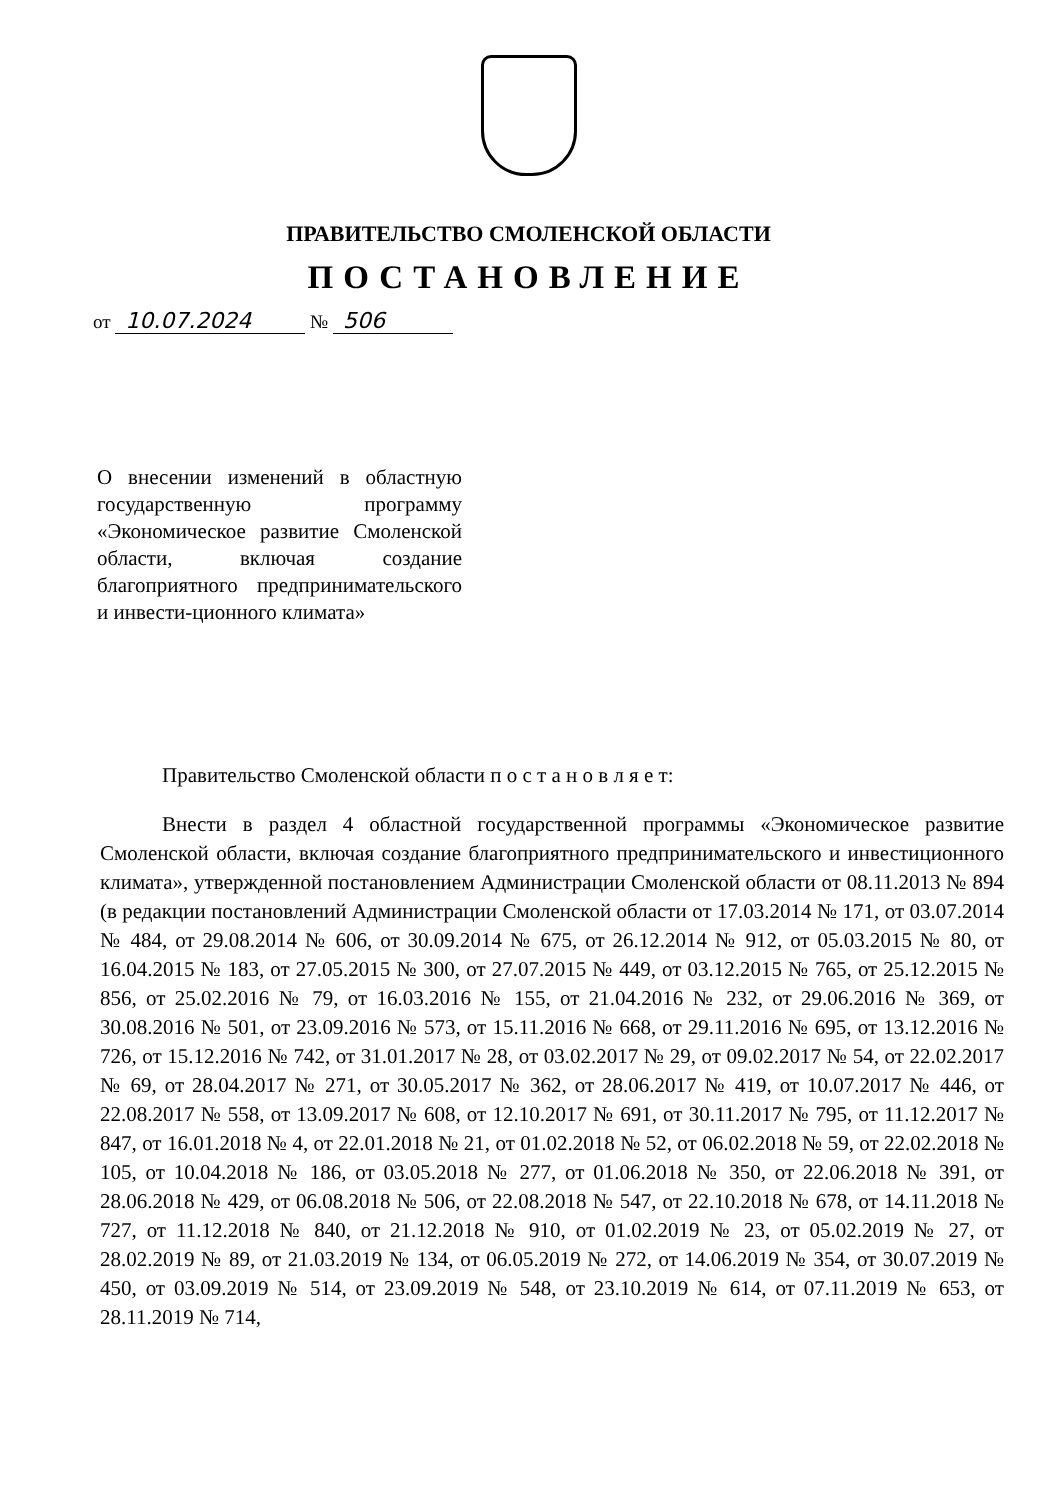ПРАВИТЕЛЬСТВО СМОЛЕНСКОЙ ОБЛАСТИ
ПОСТАНОВЛЕНИЕ
от 10.07.2024 № 506
О внесении изменений в областную государственную программу «Экономическое развитие Смоленской области, включая создание благоприятного предпринимательского и инвести-ционного климата»
Правительство Смоленской области п о с т а н о в л я е т:
Внести в раздел 4 областной государственной программы «Экономическое развитие Смоленской области, включая создание благоприятного предпринимательского и инвестиционного климата», утвержденной постановлением Администрации Смоленской области от 08.11.2013 № 894 (в редакции постановлений Администрации Смоленской области от 17.03.2014 № 171, от 03.07.2014 № 484, от 29.08.2014 № 606, от 30.09.2014 № 675, от 26.12.2014 № 912, от 05.03.2015 № 80, от 16.04.2015 № 183, от 27.05.2015 № 300, от 27.07.2015 № 449, от 03.12.2015 № 765, от 25.12.2015 № 856, от 25.02.2016 № 79, от 16.03.2016 № 155, от 21.04.2016 № 232, от 29.06.2016 № 369, от 30.08.2016 № 501, от 23.09.2016 № 573, от 15.11.2016 № 668, от 29.11.2016 № 695, от 13.12.2016 № 726, от 15.12.2016 № 742, от 31.01.2017 № 28, от 03.02.2017 № 29, от 09.02.2017 № 54, от 22.02.2017 № 69, от 28.04.2017 № 271, от 30.05.2017 № 362, от 28.06.2017 № 419, от 10.07.2017 № 446, от 22.08.2017 № 558, от 13.09.2017 № 608, от 12.10.2017 № 691, от 30.11.2017 № 795, от 11.12.2017 № 847, от 16.01.2018 № 4, от 22.01.2018 № 21, от 01.02.2018 № 52, от 06.02.2018 № 59, от 22.02.2018 № 105, от 10.04.2018 № 186, от 03.05.2018 № 277, от 01.06.2018 № 350, от 22.06.2018 № 391, от 28.06.2018 № 429, от 06.08.2018 № 506, от 22.08.2018 № 547, от 22.10.2018 № 678, от 14.11.2018 № 727, от 11.12.2018 № 840, от 21.12.2018 № 910, от 01.02.2019 № 23, от 05.02.2019 № 27, от 28.02.2019 № 89, от 21.03.2019 № 134, от 06.05.2019 № 272, от 14.06.2019 № 354, от 30.07.2019 № 450, от 03.09.2019 № 514, от 23.09.2019 № 548, от 23.10.2019 № 614, от 07.11.2019 № 653, от 28.11.2019 № 714,